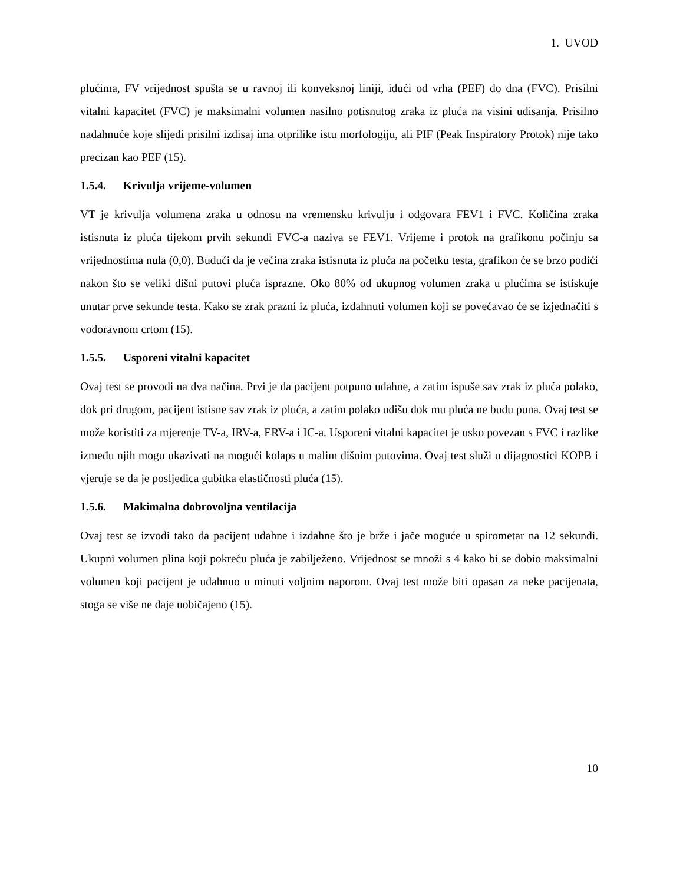1. UVOD
plućima, FV vrijednost spušta se u ravnoj ili konveksnoj liniji, idući od vrha (PEF) do dna (FVC). Prisilni vitalni kapacitet (FVC) je maksimalni volumen nasilno potisnutog zraka iz pluća na visini udisanja. Prisilno nadahnuće koje slijedi prisilni izdisaj ima otprilike istu morfologiju, ali PIF (Peak Inspiratory Protok) nije tako precizan kao PEF (15).
1.5.4. Krivulja vrijeme-volumen
VT je krivulja volumena zraka u odnosu na vremensku krivulju i odgovara FEV1 i FVC. Količina zraka istisnuta iz pluća tijekom prvih sekundi FVC-a naziva se FEV1. Vrijeme i protok na grafikonu počinju sa vrijednostima nula (0,0). Budući da je većina zraka istisnuta iz pluća na početku testa, grafikon će se brzo podići nakon što se veliki dišni putovi pluća isprazne. Oko 80% od ukupnog volumen zraka u plućima se istiskuje unutar prve sekunde testa. Kako se zrak prazni iz pluća, izdahnuti volumen koji se povećavao će se izjednačiti s vodoravnom crtom (15).
1.5.5. Usporeni vitalni kapacitet
Ovaj test se provodi na dva načina. Prvi je da pacijent potpuno udahne, a zatim ispuše sav zrak iz pluća polako, dok pri drugom, pacijent istisne sav zrak iz pluća, a zatim polako udišu dok mu pluća ne budu puna. Ovaj test se može koristiti za mjerenje TV-a, IRV-a, ERV-a i IC-a. Usporeni vitalni kapacitet je usko povezan s FVC i razlike između njih mogu ukazivati na mogući kolaps u malim dišnim putovima. Ovaj test služi u dijagnostici KOPB i vjeruje se da je posljedica gubitka elastičnosti pluća (15).
1.5.6. Makimalna dobrovoljna ventilacija
Ovaj test se izvodi tako da pacijent udahne i izdahne što je brže i jače moguće u spirometar na 12 sekundi. Ukupni volumen plina koji pokreću pluća je zabilježeno. Vrijednost se množi s 4 kako bi se dobio maksimalni volumen koji pacijent je udahnuo u minuti voljnim naporom. Ovaj test može biti opasan za neke pacijenata, stoga se više ne daje uobičajeno (15).
10